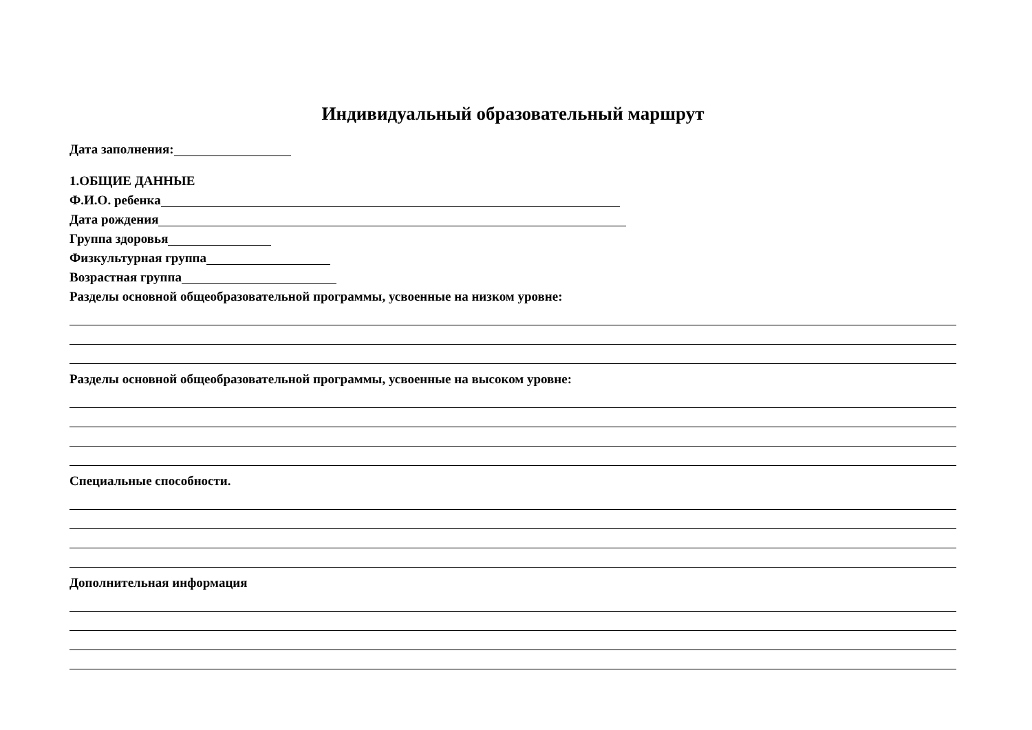Индивидуальный образовательный маршрут
Дата заполнения:
1.ОБЩИЕ ДАННЫЕ
Ф.И.О. ребенка
Дата рождения
Группа здоровья
Физкультурная группа
Возрастная группа
Разделы основной общеобразовательной программы, усвоенные на низком уровне:
Разделы основной общеобразовательной программы, усвоенные на высоком уровне:
Специальные способности.
Дополнительная информация